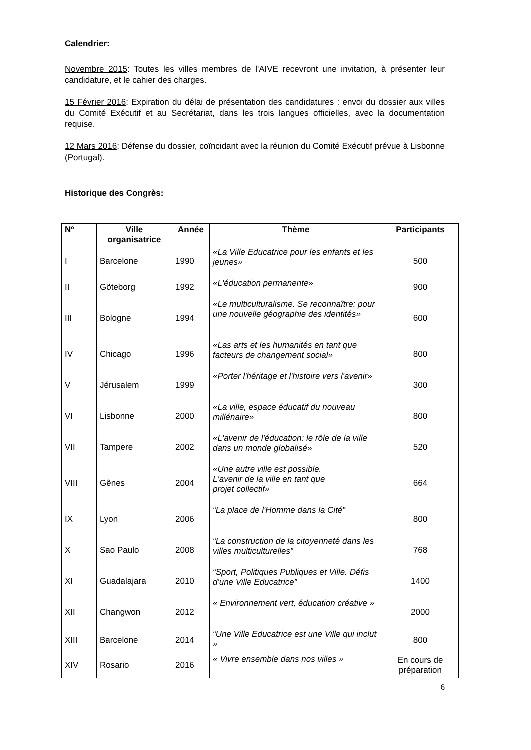Calendrier:
Novembre 2015: Toutes les villes membres de l'AIVE recevront une invitation, à présenter leur candidature, et le cahier des charges.
15 Février 2016: Expiration du délai de présentation des candidatures : envoi du dossier aux villes du Comité Exécutif et au Secrétariat, dans les trois langues officielles, avec la documentation requise.
12 Mars 2016: Défense du dossier, coïncidant avec la réunion du Comité Exécutif prévue à Lisbonne (Portugal).
Historique des Congrès:
| Nº | Ville organisatrice | Année | Thème | Participants |
| --- | --- | --- | --- | --- |
| I | Barcelone | 1990 | «La Ville Educatrice pour les enfants et les jeunes» | 500 |
| II | Göteborg | 1992 | «L'éducation permanente» | 900 |
| III | Bologne | 1994 | «Le multiculturalisme. Se reconnaître: pour une nouvelle géographie des identités» | 600 |
| IV | Chicago | 1996 | «Las arts et les humanités en tant que facteurs de changement social» | 800 |
| V | Jérusalem | 1999 | «Porter l'héritage et l'histoire vers l'avenir» | 300 |
| VI | Lisbonne | 2000 | «La ville, espace éducatif du nouveau millénaire» | 800 |
| VII | Tampere | 2002 | «L'avenir de l'éducation: le rôle de la ville dans un monde globalisé» | 520 |
| VIII | Gênes | 2004 | «Une autre ville est possible. L'avenir de la ville en tant que projet collectif» | 664 |
| IX | Lyon | 2006 | “La place de l'Homme dans la Cité” | 800 |
| X | Sao Paulo | 2008 | “La construction de la citoyenneté dans les villes multiculturelles” | 768 |
| XI | Guadalajara | 2010 | “Sport, Politiques Publiques et Ville. Défis d'une Ville Educatrice” | 1400 |
| XII | Changwon | 2012 | « Environnement vert, éducation créative » | 2000 |
| XIII | Barcelone | 2014 | “Une Ville Educatrice est une Ville qui inclut » | 800 |
| XIV | Rosario | 2016 | « Vivre ensemble dans nos villes » | En cours de préparation |
6